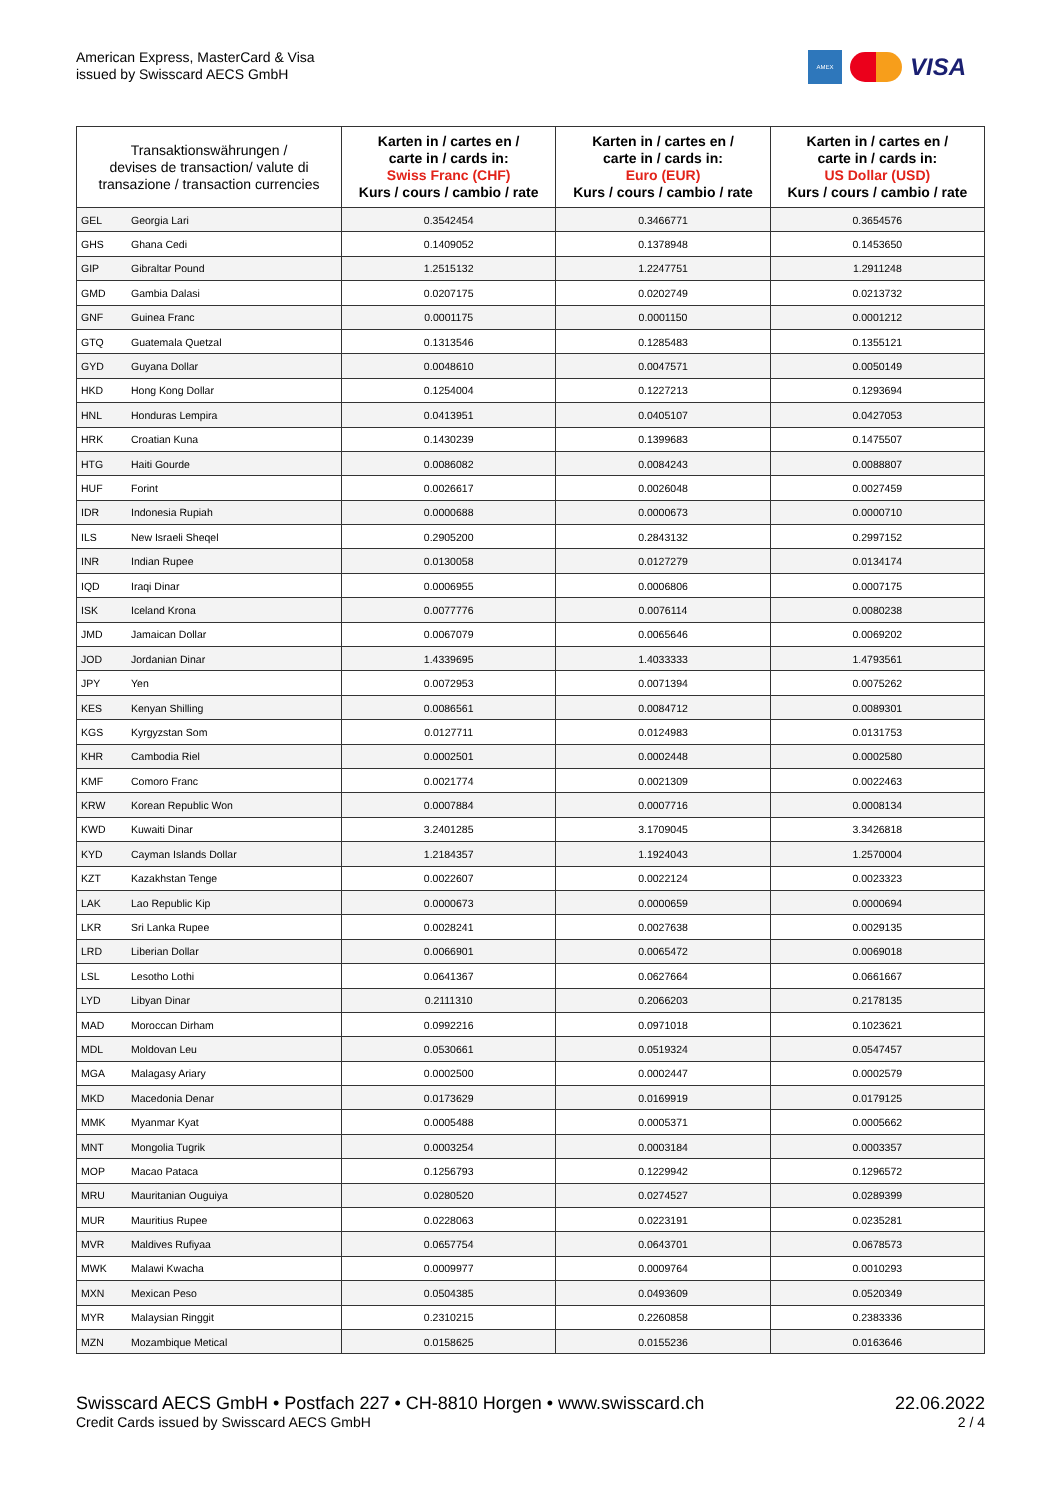American Express, MasterCard & Visa
issued by Swisscard AECS GmbH
AMEX
VISA
| Transaktionswährungen / devises de transaction/ valute di transazione / transaction currencies | | Karten in / cartes en / carte in / cards in: Swiss Franc (CHF) Kurs / cours / cambio / rate | Karten in / cartes en / carte in / cards in: Euro (EUR) Kurs / cours / cambio / rate | Karten in / cartes en / carte in / cards in: US Dollar (USD) Kurs / cours / cambio / rate |
| --- | --- | --- | --- | --- |
| GEL | Georgia Lari | 0.3542454 | 0.3466771 | 0.3654576 |
| GHS | Ghana Cedi | 0.1409052 | 0.1378948 | 0.1453650 |
| GIP | Gibraltar Pound | 1.2515132 | 1.2247751 | 1.2911248 |
| GMD | Gambia Dalasi | 0.0207175 | 0.0202749 | 0.0213732 |
| GNF | Guinea Franc | 0.0001175 | 0.0001150 | 0.0001212 |
| GTQ | Guatemala Quetzal | 0.1313546 | 0.1285483 | 0.1355121 |
| GYD | Guyana Dollar | 0.0048610 | 0.0047571 | 0.0050149 |
| HKD | Hong Kong Dollar | 0.1254004 | 0.1227213 | 0.1293694 |
| HNL | Honduras Lempira | 0.0413951 | 0.0405107 | 0.0427053 |
| HRK | Croatian Kuna | 0.1430239 | 0.1399683 | 0.1475507 |
| HTG | Haiti Gourde | 0.0086082 | 0.0084243 | 0.0088807 |
| HUF | Forint | 0.0026617 | 0.0026048 | 0.0027459 |
| IDR | Indonesia Rupiah | 0.0000688 | 0.0000673 | 0.0000710 |
| ILS | New Israeli Sheqel | 0.2905200 | 0.2843132 | 0.2997152 |
| INR | Indian Rupee | 0.0130058 | 0.0127279 | 0.0134174 |
| IQD | Iraqi Dinar | 0.0006955 | 0.0006806 | 0.0007175 |
| ISK | Iceland Krona | 0.0077776 | 0.0076114 | 0.0080238 |
| JMD | Jamaican Dollar | 0.0067079 | 0.0065646 | 0.0069202 |
| JOD | Jordanian Dinar | 1.4339695 | 1.4033333 | 1.4793561 |
| JPY | Yen | 0.0072953 | 0.0071394 | 0.0075262 |
| KES | Kenyan Shilling | 0.0086561 | 0.0084712 | 0.0089301 |
| KGS | Kyrgyzstan Som | 0.0127711 | 0.0124983 | 0.0131753 |
| KHR | Cambodia Riel | 0.0002501 | 0.0002448 | 0.0002580 |
| KMF | Comoro Franc | 0.0021774 | 0.0021309 | 0.0022463 |
| KRW | Korean Republic Won | 0.0007884 | 0.0007716 | 0.0008134 |
| KWD | Kuwaiti Dinar | 3.2401285 | 3.1709045 | 3.3426818 |
| KYD | Cayman Islands Dollar | 1.2184357 | 1.1924043 | 1.2570004 |
| KZT | Kazakhstan Tenge | 0.0022607 | 0.0022124 | 0.0023323 |
| LAK | Lao Republic Kip | 0.0000673 | 0.0000659 | 0.0000694 |
| LKR | Sri Lanka Rupee | 0.0028241 | 0.0027638 | 0.0029135 |
| LRD | Liberian Dollar | 0.0066901 | 0.0065472 | 0.0069018 |
| LSL | Lesotho Lothi | 0.0641367 | 0.0627664 | 0.0661667 |
| LYD | Libyan Dinar | 0.2111310 | 0.2066203 | 0.2178135 |
| MAD | Moroccan Dirham | 0.0992216 | 0.0971018 | 0.1023621 |
| MDL | Moldovan Leu | 0.0530661 | 0.0519324 | 0.0547457 |
| MGA | Malagasy Ariary | 0.0002500 | 0.0002447 | 0.0002579 |
| MKD | Macedonia Denar | 0.0173629 | 0.0169919 | 0.0179125 |
| MMK | Myanmar Kyat | 0.0005488 | 0.0005371 | 0.0005662 |
| MNT | Mongolia Tugrik | 0.0003254 | 0.0003184 | 0.0003357 |
| MOP | Macao Pataca | 0.1256793 | 0.1229942 | 0.1296572 |
| MRU | Mauritanian Ouguiya | 0.0280520 | 0.0274527 | 0.0289399 |
| MUR | Mauritius Rupee | 0.0228063 | 0.0223191 | 0.0235281 |
| MVR | Maldives Rufiyaa | 0.0657754 | 0.0643701 | 0.0678573 |
| MWK | Malawi Kwacha | 0.0009977 | 0.0009764 | 0.0010293 |
| MXN | Mexican Peso | 0.0504385 | 0.0493609 | 0.0520349 |
| MYR | Malaysian Ringgit | 0.2310215 | 0.2260858 | 0.2383336 |
| MZN | Mozambique Metical | 0.0158625 | 0.0155236 | 0.0163646 |
Swisscard AECS GmbH • Postfach 227 • CH-8810 Horgen • www.swisscard.ch
Credit Cards issued by Swisscard AECS GmbH
22.06.2022
2 / 4